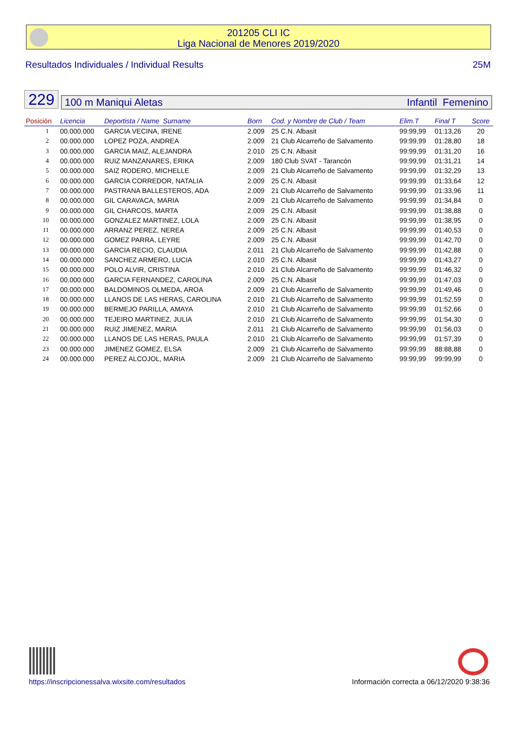201205 CLI IC
Liga Nacional de Menores 2019/2020
Resultados Individuales / Individual Results 25M
229
100 m Maniqui Aletas Infantil Femenino
| Posición | Licencia | Deportista / Name Surname | Born | Cod. y Nombre de Club / Team | | Elim.T | Final T | Score |
| --- | --- | --- | --- | --- | --- | --- | --- | --- |
| 1 | 00.000.000 | GARCIA VECINA, IRENE | 2.009 | 25 C.N. Albasit | | 99:99,99 | 01:13,26 | 20 |
| 2 | 00.000.000 | LOPEZ POZA, ANDREA | 2.009 | 21 Club Alcarreño de Salvamento | | 99:99,99 | 01:28,80 | 18 |
| 3 | 00.000.000 | GARCIA MAIZ, ALEJANDRA | 2.010 | 25 C.N. Albasit | | 99:99,99 | 01:31,20 | 16 |
| 4 | 00.000.000 | RUIZ MANZANARES, ERIKA | 2.009 | 180 Club SVAT - Tarancón | | 99:99,99 | 01:31,21 | 14 |
| 5 | 00.000.000 | SAIZ RODERO, MICHELLE | 2.009 | 21 Club Alcarreño de Salvamento | | 99:99,99 | 01:32,29 | 13 |
| 6 | 00.000.000 | GARCIA CORREDOR, NATALIA | 2.009 | 25 C.N. Albasit | | 99:99,99 | 01:33,64 | 12 |
| 7 | 00.000.000 | PASTRANA BALLESTEROS, ADA | 2.009 | 21 Club Alcarreño de Salvamento | | 99:99,99 | 01:33,96 | 11 |
| 8 | 00.000.000 | GIL CARAVACA, MARIA | 2.009 | 21 Club Alcarreño de Salvamento | | 99:99,99 | 01:34,84 | 0 |
| 9 | 00.000.000 | GIL CHARCOS, MARTA | 2.009 | 25 C.N. Albasit | | 99:99,99 | 01:38,88 | 0 |
| 10 | 00.000.000 | GONZALEZ MARTINEZ, LOLA | 2.009 | 25 C.N. Albasit | | 99:99,99 | 01:38,95 | 0 |
| 11 | 00.000.000 | ARRANZ PEREZ, NEREA | 2.009 | 25 C.N. Albasit | | 99:99,99 | 01:40,53 | 0 |
| 12 | 00.000.000 | GOMEZ PARRA, LEYRE | 2.009 | 25 C.N. Albasit | | 99:99,99 | 01:42,70 | 0 |
| 13 | 00.000.000 | GARCIA RECIO, CLAUDIA | 2.011 | 21 Club Alcarreño de Salvamento | | 99:99,99 | 01:42,88 | 0 |
| 14 | 00.000.000 | SANCHEZ ARMERO, LUCIA | 2.010 | 25 C.N. Albasit | | 99:99,99 | 01:43,27 | 0 |
| 15 | 00.000.000 | POLO ALVIR, CRISTINA | 2.010 | 21 Club Alcarreño de Salvamento | | 99:99,99 | 01:46,32 | 0 |
| 16 | 00.000.000 | GARCIA FERNANDEZ, CAROLINA | 2.009 | 25 C.N. Albasit | | 99:99,99 | 01:47,03 | 0 |
| 17 | 00.000.000 | BALDOMINOS OLMEDA, AROA | 2.009 | 21 Club Alcarreño de Salvamento | | 99:99,99 | 01:49,46 | 0 |
| 18 | 00.000.000 | LLANOS DE LAS HERAS, CAROLINA | 2.010 | 21 Club Alcarreño de Salvamento | | 99:99,99 | 01:52,59 | 0 |
| 19 | 00.000.000 | BERMEJO PARILLA, AMAYA | 2.010 | 21 Club Alcarreño de Salvamento | | 99:99,99 | 01:52,66 | 0 |
| 20 | 00.000.000 | TEJEIRO MARTINEZ, JULIA | 2.010 | 21 Club Alcarreño de Salvamento | | 99:99,99 | 01:54,30 | 0 |
| 21 | 00.000.000 | RUIZ JIMENEZ, MARIA | 2.011 | 21 Club Alcarreño de Salvamento | | 99:99,99 | 01:56,03 | 0 |
| 22 | 00.000.000 | LLANOS DE LAS HERAS, PAULA | 2.010 | 21 Club Alcarreño de Salvamento | | 99:99,99 | 01:57,39 | 0 |
| 23 | 00.000.000 | JIMENEZ GOMEZ, ELSA | 2.009 | 21 Club Alcarreño de Salvamento | | 99:99,99 | 88:88,88 | 0 |
| 24 | 00.000.000 | PEREZ ALCOJOL, MARIA | 2.009 | 21 Club Alcarreño de Salvamento | | 99:99,99 | 99:99,99 | 0 |
https://inscripcionessalva.wixsite.com/resultados
Información correcta a 06/12/2020 9:38:36